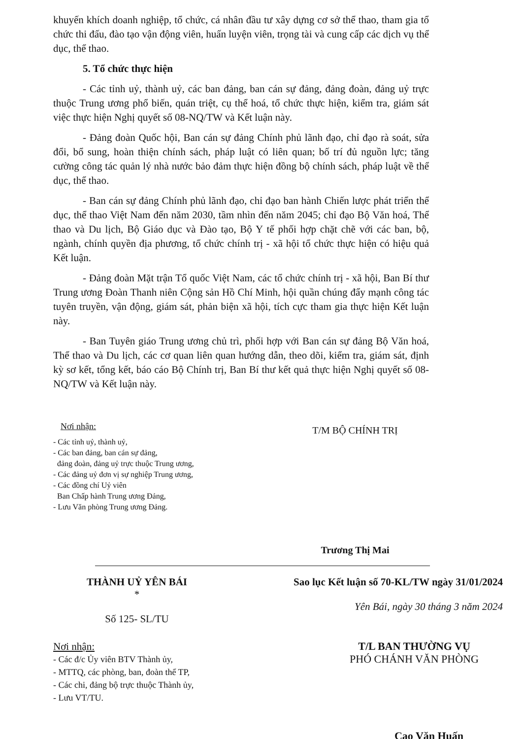khuyến khích doanh nghiệp, tổ chức, cá nhân đầu tư xây dựng cơ sở thể thao, tham gia tổ chức thi đấu, đào tạo vận động viên, huấn luyện viên, trọng tài và cung cấp các dịch vụ thể dục, thể thao.
5. Tổ chức thực hiện
- Các tỉnh uỷ, thành uỷ, các ban đảng, ban cán sự đảng, đảng đoàn, đảng uỷ trực thuộc Trung ương phổ biến, quán triệt, cụ thể hoá, tổ chức thực hiện, kiểm tra, giám sát việc thực hiện Nghị quyết số 08-NQ/TW và Kết luận này.
- Đảng đoàn Quốc hội, Ban cán sự đảng Chính phủ lãnh đạo, chỉ đạo rà soát, sửa đổi, bổ sung, hoàn thiện chính sách, pháp luật có liên quan; bố trí đủ nguồn lực; tăng cường công tác quản lý nhà nước bảo đảm thực hiện đồng bộ chính sách, pháp luật về thể dục, thể thao.
- Ban cán sự đảng Chính phủ lãnh đạo, chỉ đạo ban hành Chiến lược phát triển thể dục, thể thao Việt Nam đến năm 2030, tầm nhìn đến năm 2045; chỉ đạo Bộ Văn hoá, Thể thao và Du lịch, Bộ Giáo dục và Đào tạo, Bộ Y tế phối hợp chặt chẽ với các ban, bộ, ngành, chính quyền địa phương, tổ chức chính trị - xã hội tổ chức thực hiện có hiệu quả Kết luận.
- Đảng đoàn Mặt trận Tổ quốc Việt Nam, các tổ chức chính trị - xã hội, Ban Bí thư Trung ương Đoàn Thanh niên Cộng sản Hồ Chí Minh, hội quần chúng đẩy mạnh công tác tuyên truyền, vận động, giám sát, phản biện xã hội, tích cực tham gia thực hiện Kết luận này.
- Ban Tuyên giáo Trung ương chủ trì, phối hợp với Ban cán sự đảng Bộ Văn hoá, Thể thao và Du lịch, các cơ quan liên quan hướng dẫn, theo dõi, kiểm tra, giám sát, định kỳ sơ kết, tổng kết, báo cáo Bộ Chính trị, Ban Bí thư kết quả thực hiện Nghị quyết số 08-NQ/TW và Kết luận này.
Nơi nhận:
- Các tỉnh uỷ, thành uỷ,
- Các ban đảng, ban cán sự đảng,
đảng đoàn, đảng uỷ trực thuộc Trung ương,
- Các đảng uỷ đơn vị sự nghiệp Trung ương,
- Các đồng chí Uỷ viên
Ban Chấp hành Trung ương Đảng,
- Lưu Văn phòng Trung ương Đảng.
T/M BỘ CHÍNH TRỊ
Trương Thị Mai
THÀNH UỶ YÊN BÁI
*
Số 125- SL/TU
Sao lục Kết luận số 70-KL/TW ngày 31/01/2024
Yên Bái, ngày 30 tháng 3 năm 2024
Nơi nhận:
- Các đ/c Ủy viên BTV Thành ủy,
- MTTQ, các phòng, ban, đoàn thể TP,
- Các chi, đảng bộ trực thuộc Thành ủy,
- Lưu VT/TU.
T/L BAN THƯỜNG VỤ
PHÓ CHÁNH VĂN PHÒNG
Cao Văn Huấn